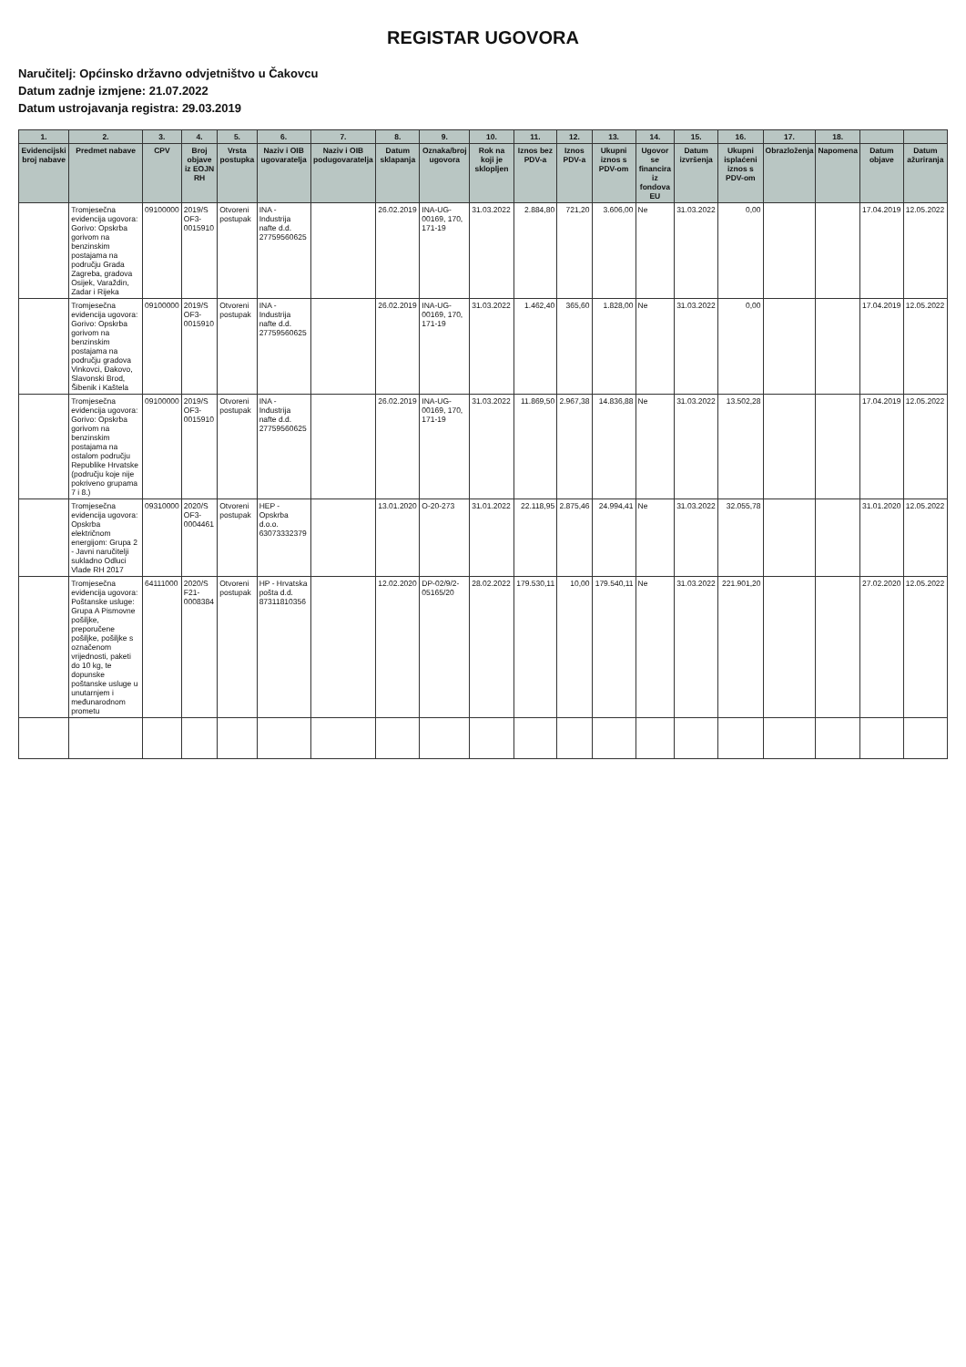REGISTAR UGOVORA
Naručitelj: Općinsko državno odvjetništvo u Čakovcu
Datum zadnje izmjene: 21.07.2022
Datum ustrojavanja registra: 29.03.2019
| 1. | 2. | 3. | 4. | 5. | 6. | 7. | 8. | 9. | 10. | 11. | 12. | 13. | 14. | 15. | 16. | 17. | 18. | | |
| --- | --- | --- | --- | --- | --- | --- | --- | --- | --- | --- | --- | --- | --- | --- | --- | --- | --- | --- | --- |
| Evidencijski broj nabave | Predmet nabave | CPV | Broj objave iz EOJN RH | Vrsta postupka | Naziv i OIB ugovaratelja | Naziv i OIB podugovaratelja | Datum sklapanja | Oznaka/broj ugovora | Rok na koji je sklopljen | Iznos bez PDV-a | Iznos PDV-a | Ukupni iznos s PDV-om | Ugovor se financira iz fondova EU | Datum izvršenja | Ukupni isplaćeni iznos s PDV-om | Obrazloženja | Napomena | Datum objave | Datum ažuriranja |
| | Tromjesečna evidencija ugovora: Gorivo: Opskrba gorivom na benzinskim postajama na području Grada Zagreba, gradova Osijek, Varaždin, Zadar i Rijeka | 09100000 | 2019/S OF3-0015910 | Otvoreni postupak | INA - Industrija nafte d.d. 27759560625 | | 26.02.2019 | INA-UG-00169, 170, 171-19 | 31.03.2022 | 2.884,80 | 721,20 | 3.606,00 | Ne | 31.03.2022 | 0,00 | | | 17.04.2019 | 12.05.2022 |
| | Tromjesečna evidencija ugovora: Gorivo: Opskrba gorivom na benzinskim postajama na području gradova Vinkovci, Đakovo, Slavonski Brod, Šibenik i Kaštela | 09100000 | 2019/S OF3-0015910 | Otvoreni postupak | INA - Industrija nafte d.d. 27759560625 | | 26.02.2019 | INA-UG-00169, 170, 171-19 | 31.03.2022 | 1.462,40 | 365,60 | 1.828,00 | Ne | 31.03.2022 | 0,00 | | | 17.04.2019 | 12.05.2022 |
| | Tromjesečna evidencija ugovora: Gorivo: Opskrba gorivom na benzinskim postajama na ostalom području Republike Hrvatske (području koje nije pokriveno grupama 7 i 8.) | 09100000 | 2019/S OF3-0015910 | Otvoreni postupak | INA - Industrija nafte d.d. 27759560625 | | 26.02.2019 | INA-UG-00169, 170, 171-19 | 31.03.2022 | 11.869,50 | 2.967,38 | 14.836,88 | Ne | 31.03.2022 | 13.502,28 | | | 17.04.2019 | 12.05.2022 |
| | Tromjesečna evidencija ugovora: Opskrba električnom energijom: Grupa 2 - Javni naručitelji sukladno Odluci Vlade RH 2017 | 09310000 | 2020/S OF3-0004461 | Otvoreni postupak | HEP - Opskrba d.o.o. 63073332379 | | 13.01.2020 | O-20-273 | 31.01.2022 | 22.118,95 | 2.875,46 | 24.994,41 | Ne | 31.03.2022 | 32.055,78 | | | 31.01.2020 | 12.05.2022 |
| | Tromjesečna evidencija ugovora: Poštanske usluge: Grupa A Pismovne pošiljke, preporučene pošiljke, pošiljke s označenom vrijednosti, paketi do 10 kg, te dopunske poštanske usluge u unutarnjem i međunarodnom prometu | 64111000 | 2020/S F21-0008384 | Otvoreni postupak | HP - Hrvatska pošta d.d. 87311810356 | | 12.02.2020 | DP-02/9/2-05165/20 | 28.02.2022 | 179.530,11 | 10,00 | 179.540,11 | Ne | 31.03.2022 | 221.901,20 | | | 27.02.2020 | 12.05.2022 |